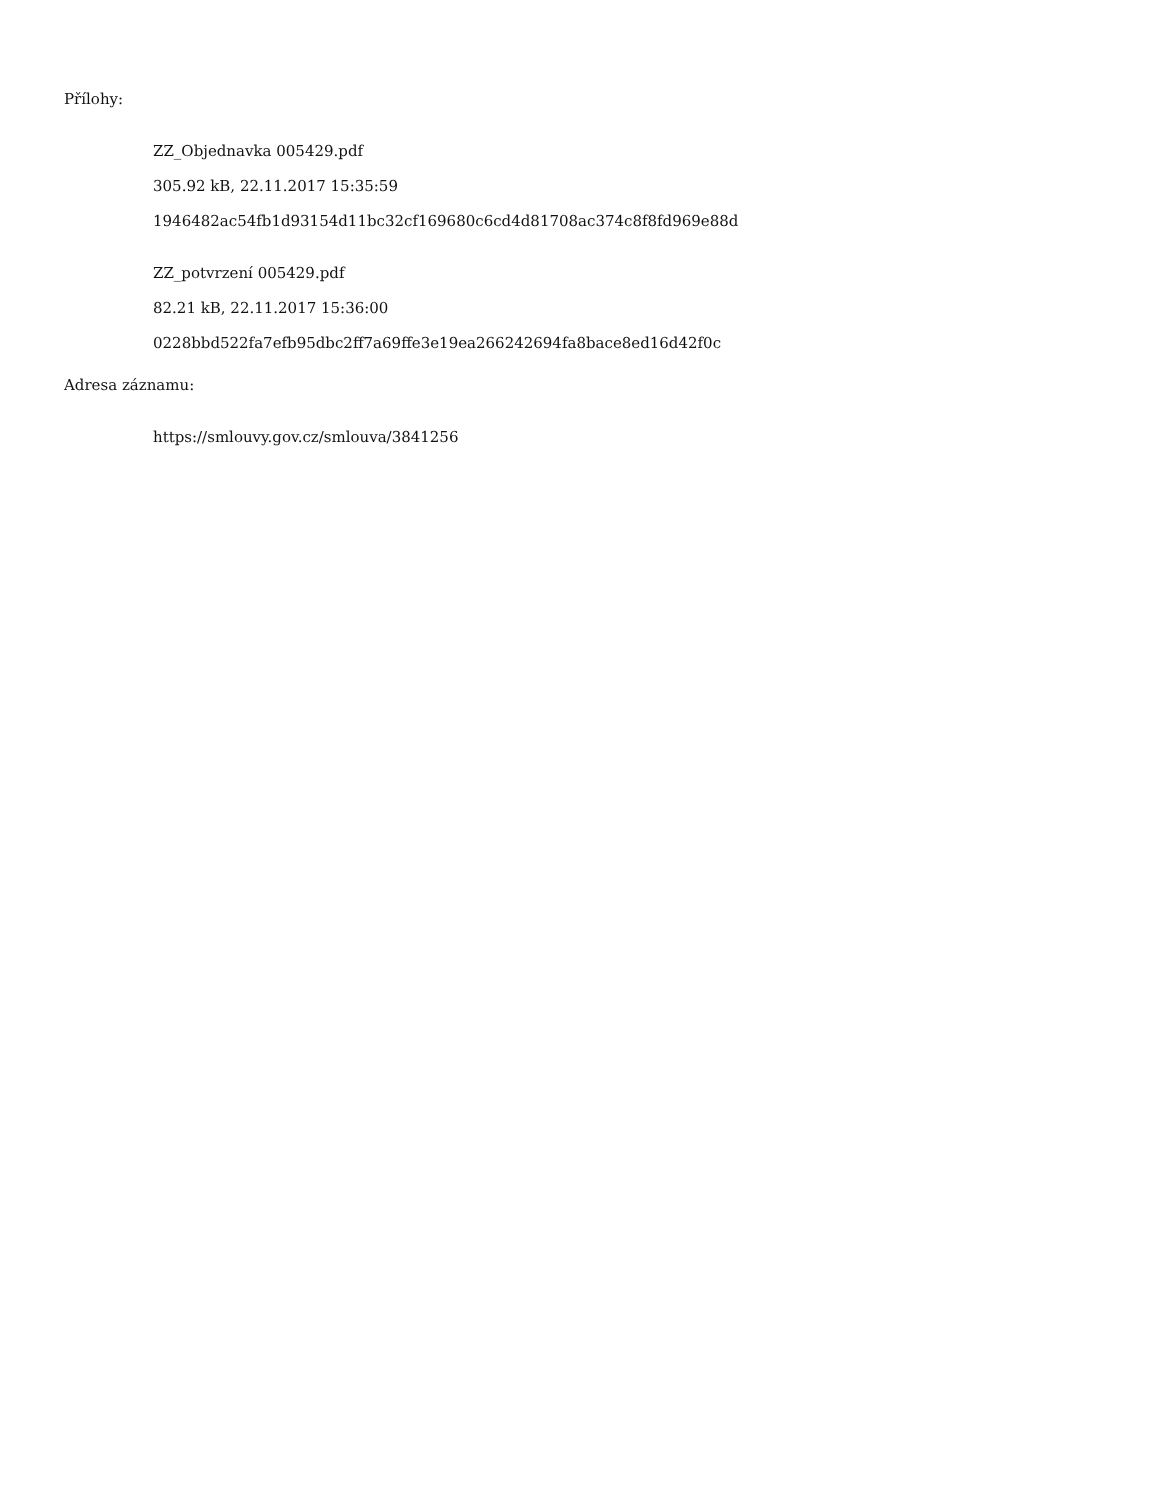Přílohy:
ZZ_Objednavka 005429.pdf
305.92 kB, 22.11.2017 15:35:59
1946482ac54fb1d93154d11bc32cf169680c6cd4d81708ac374c8f8fd969e88d
ZZ_potvrzení 005429.pdf
82.21 kB, 22.11.2017 15:36:00
0228bbd522fa7efb95dbc2ff7a69ffe3e19ea266242694fa8bace8ed16d42f0c
Adresa záznamu:
https://smlouvy.gov.cz/smlouva/3841256